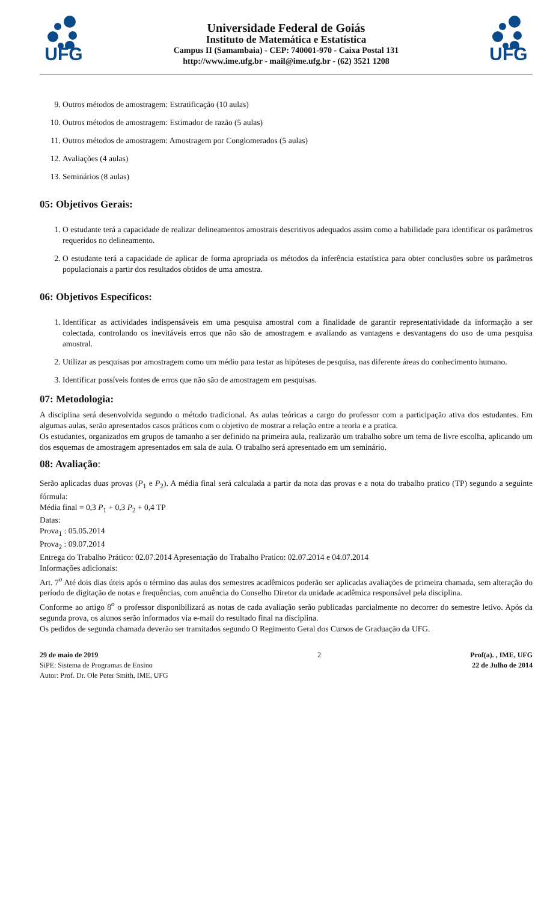UFG
Universidade Federal de Goiás
Instituto de Matemática e Estatística
Campus II (Samambaia) - CEP: 740001-970 - Caixa Postal 131
http://www.ime.ufg.br - mail@ime.ufg.br - (62) 3521 1208
UFG
9. Outros métodos de amostragem: Estratificação (10 aulas)
10. Outros métodos de amostragem: Estimador de razão (5 aulas)
11. Outros métodos de amostragem: Amostragem por Conglomerados (5 aulas)
12. Avaliações (4 aulas)
13. Seminários (8 aulas)
05: Objetivos Gerais:
1. O estudante terá a capacidade de realizar delineamentos amostrais descritivos adequados assim como a habilidade para identificar os parâmetros requeridos no delineamento.
2. O estudante terá a capacidade de aplicar de forma apropriada os métodos da inferência estatística para obter conclusões sobre os parâmetros populacionais a partir dos resultados obtidos de uma amostra.
06: Objetivos Específicos:
1. Identificar as actividades indispensáveis em uma pesquisa amostral com a finalidade de garantir representatividade da informação a ser colectada, controlando os inevitáveis erros que não são de amostragem e avaliando as vantagens e desvantagens do uso de uma pesquisa amostral.
2. Utilizar as pesquisas por amostragem como um médio para testar as hipóteses de pesquisa, nas diferente áreas do conhecimento humano.
3. Identificar possíveis fontes de erros que não são de amostragem em pesquisas.
07: Metodologia:
A disciplina será desenvolvida segundo o método tradicional. As aulas teóricas a cargo do professor com a participação ativa dos estudantes. Em algumas aulas, serão apresentados casos práticos com o objetivo de mostrar a relação entre a teoria e a pratica.
Os estudantes, organizados em grupos de tamanho a ser definido na primeira aula, realizarão um trabalho sobre um tema de livre escolha, aplicando um dos esquemas de amostragem apresentados em sala de aula. O trabalho será apresentado em um seminário.
08: Avaliação:
Serão aplicadas duas provas (P<sub>1</sub> e P<sub>2</sub>). A média final será calculada a partir da nota das provas e a nota do trabalho pratico (TP) segundo a seguinte fórmula:
Média final = 0,3 P<sub>1</sub> + 0,3 P<sub>2</sub> + 0,4 TP
Datas:
Prova<sub>1</sub> : 05.05.2014
Prova<sub>2</sub> : 09.07.2014
Entrega do Trabalho Prático: 02.07.2014 Apresentação do Trabalho Pratico: 02.07.2014 e 04.07.2014
Informações adicionais:
Art. 7<sup>o</sup> Até dois dias úteis após o término das aulas dos semestres acadêmicos poderão ser aplicadas avaliações de primeira chamada, sem alteração do período de digitação de notas e frequências, com anuência do Conselho Diretor da unidade acadêmica responsável pela disciplina.
Conforme ao artigo 8<sup>o</sup> o professor disponibilizará as notas de cada avaliação serão publicadas parcialmente no decorrer do semestre letivo. Após da segunda prova, os alunos serão informados via e-mail do resultado final na disciplina.
Os pedidos de segunda chamada deverão ser tramitados segundo O Regimento Geral dos Cursos de Graduação da UFG.
29 de maio de 2019
SiPE: Sistema de Programas de Ensino
Autor: Prof. Dr. Ole Peter Smith, IME, UFG
2 Prof(a). , IME, UFG
22 de Julho de 2014